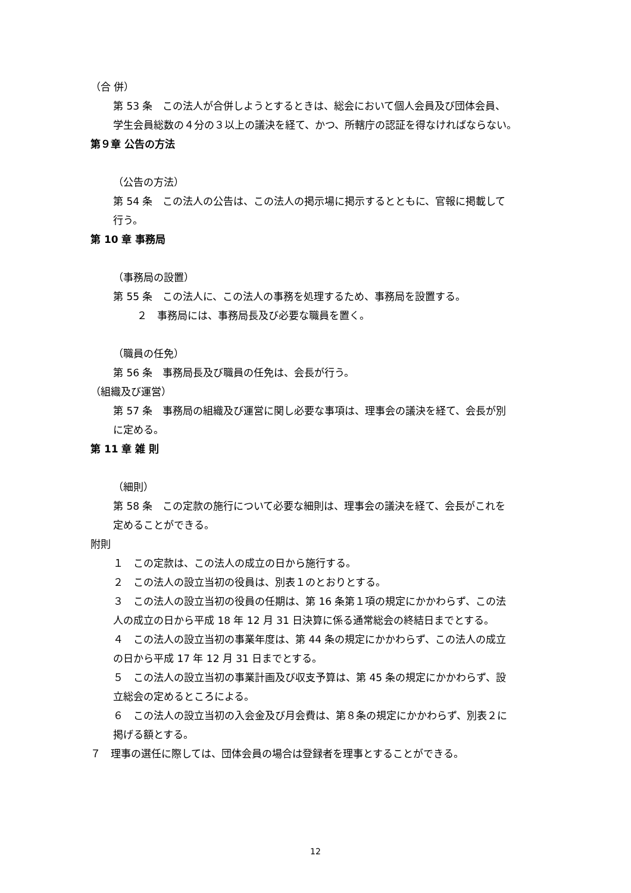（合 併）
第 53 条　この法人が合併しようとするときは、総会において個人会員及び団体会員、
学生会員総数の４分の３以上の議決を経て、かつ、所轄庁の認証を得なければならない。
第９章 公告の方法
（公告の方法）
第 54 条　この法人の公告は、この法人の掲示場に掲示するとともに、官報に掲載して
行う。
第 10 章 事務局
（事務局の設置）
第 55 条　この法人に、この法人の事務を処理するため、事務局を設置する。
２　事務局には、事務局長及び必要な職員を置く。
（職員の任免）
第 56 条　事務局長及び職員の任免は、会長が行う。
（組織及び運営）
第 57 条　事務局の組織及び運営に関し必要な事項は、理事会の議決を経て、会長が別
に定める。
第 11 章 雑 則
（細則）
第 58 条　この定款の施行について必要な細則は、理事会の議決を経て、会長がこれを
定めることができる。
附則
１　この定款は、この法人の成立の日から施行する。
２　この法人の設立当初の役員は、別表１のとおりとする。
３　この法人の設立当初の役員の任期は、第 16 条第１項の規定にかかわらず、この法
人の成立の日から平成 18 年 12 月 31 日決算に係る通常総会の終結日までとする。
４　この法人の設立当初の事業年度は、第 44 条の規定にかかわらず、この法人の成立
の日から平成 17 年 12 月 31 日までとする。
５　この法人の設立当初の事業計画及び収支予算は、第 45 条の規定にかかわらず、設
立総会の定めるところによる。
６　この法人の設立当初の入会金及び月会費は、第８条の規定にかかわらず、別表２に
掲げる額とする。
７　理事の選任に際しては、団体会員の場合は登録者を理事とすることができる。
12